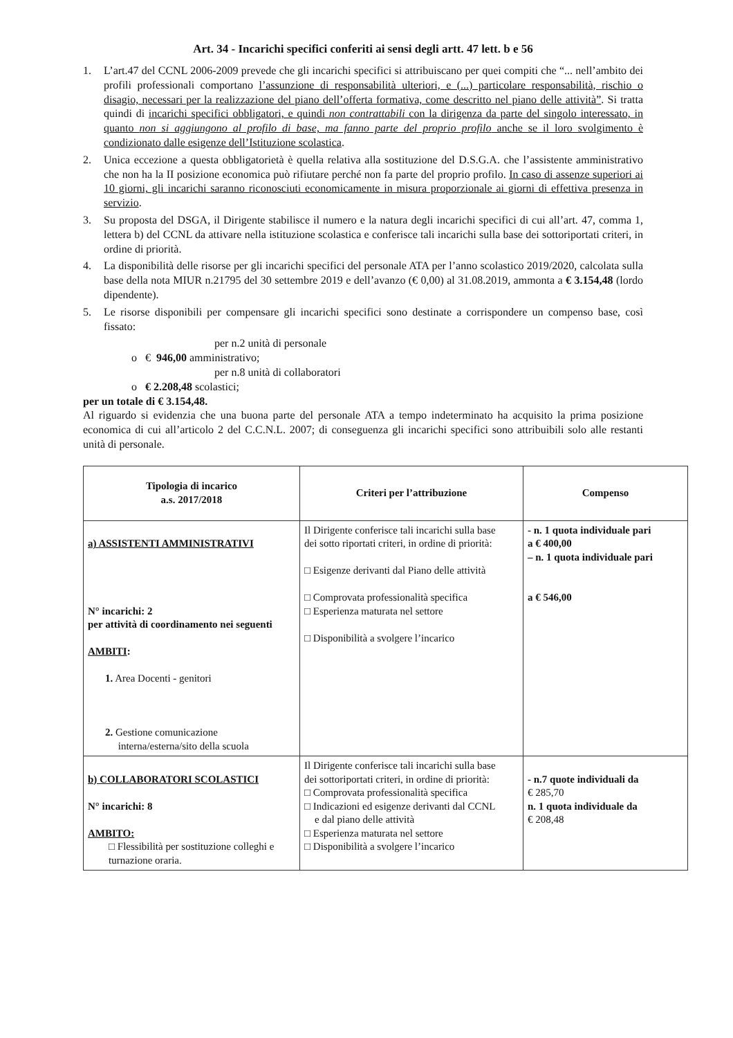Art. 34 - Incarichi specifici conferiti ai sensi degli artt. 47 lett. b e 56
1. L’art.47 del CCNL 2006-2009 prevede che gli incarichi specifici si attribuiscano per quei compiti che “... nell’ambito dei profili professionali comportano l’assunzione di responsabilità ulteriori, e (...) particolare responsabilità, rischio o disagio, necessari per la realizzazione del piano dell’offerta formativa, come descritto nel piano delle attività”. Si tratta quindi di incarichi specifici obbligatori, e quindi non contrattabili con la dirigenza da parte del singolo interessato, in quanto non si aggiungono al profilo di base, ma fanno parte del proprio profilo anche se il loro svolgimento è condizionato dalle esigenze dell’Istituzione scolastica.
2. Unica eccezione a questa obbligatorietà è quella relativa alla sostituzione del D.S.G.A. che l’assistente amministrativo che non ha la II posizione economica può rifiutare perché non fa parte del proprio profilo. In caso di assenze superiori ai 10 giorni, gli incarichi saranno riconosciuti economicamente in misura proporzionale ai giorni di effettiva presenza in servizio.
3. Su proposta del DSGA, il Dirigente stabilisce il numero e la natura degli incarichi specifici di cui all’art. 47, comma 1, lettera b) del CCNL da attivare nella istituzione scolastica e conferisce tali incarichi sulla base dei sottoriportati criteri, in ordine di priorità.
4. La disponibilità delle risorse per gli incarichi specifici del personale ATA per l’anno scolastico 2019/2020, calcolata sulla base della nota MIUR n.21795 del 30 settembre 2019 e dell’avanzo (€ 0,00) al 31.08.2019, ammonta a € 3.154,48 (lordo dipendente).
5. Le risorse disponibili per compensare gli incarichi specifici sono destinate a corrispondere un compenso base, così fissato:
per n.2 unità di personale
o € 946,00 amministrativo;
per n.8 unità di collaboratori
o € 2.208,48 scolastici;
per un totale di € 3.154,48.
Al riguardo si evidenzia che una buona parte del personale ATA a tempo indeterminato ha acquisito la prima posizione economica di cui all’articolo 2 del C.C.N.L. 2007; di conseguenza gli incarichi specifici sono attribuibili solo alle restanti unità di personale.
| Tipologia di incarico a.s. 2017/2018 | Criteri per l’attribuzione | Compenso |
| a) ASSISTENTI AMMINISTRATIVI N° incarichi: 2 per attività di coordinamento nei seguenti AMBITI : 1. Area Docenti - genitori 2. Gestione comunicazione interna/esterna/sito della scuola | Il Dirigente conferisce tali incarichi sulla base dei sotto riportati criteri, in ordine di priorità: □ Esigenze derivanti dal Piano delle attività □ Comprovata professionalità specifica □ Esperienza maturata nel settore □ Disponibilità a svolgere l’incarico | - n. 1 quota individuale pari a € 400,00 – n. 1 quota individuale pari a € 546,00 |
| b) COLLABORATORI SCOLASTICI N° incarichi: 8 AMBITO: □ Flessibilità per sostituzione colleghi e turnazione oraria. | Il Dirigente conferisce tali incarichi sulla base dei sottoriportati criteri, in ordine di priorità: □ Comprovata professionalità specifica □ Indicazioni ed esigenze derivanti dal CCNL e dal piano delle attività □ Esperienza maturata nel settore □ Disponibilità a svolgere l’incarico | - n.7 quote individuali da € 285,70 n. 1 quota individuale da € 208,48 |